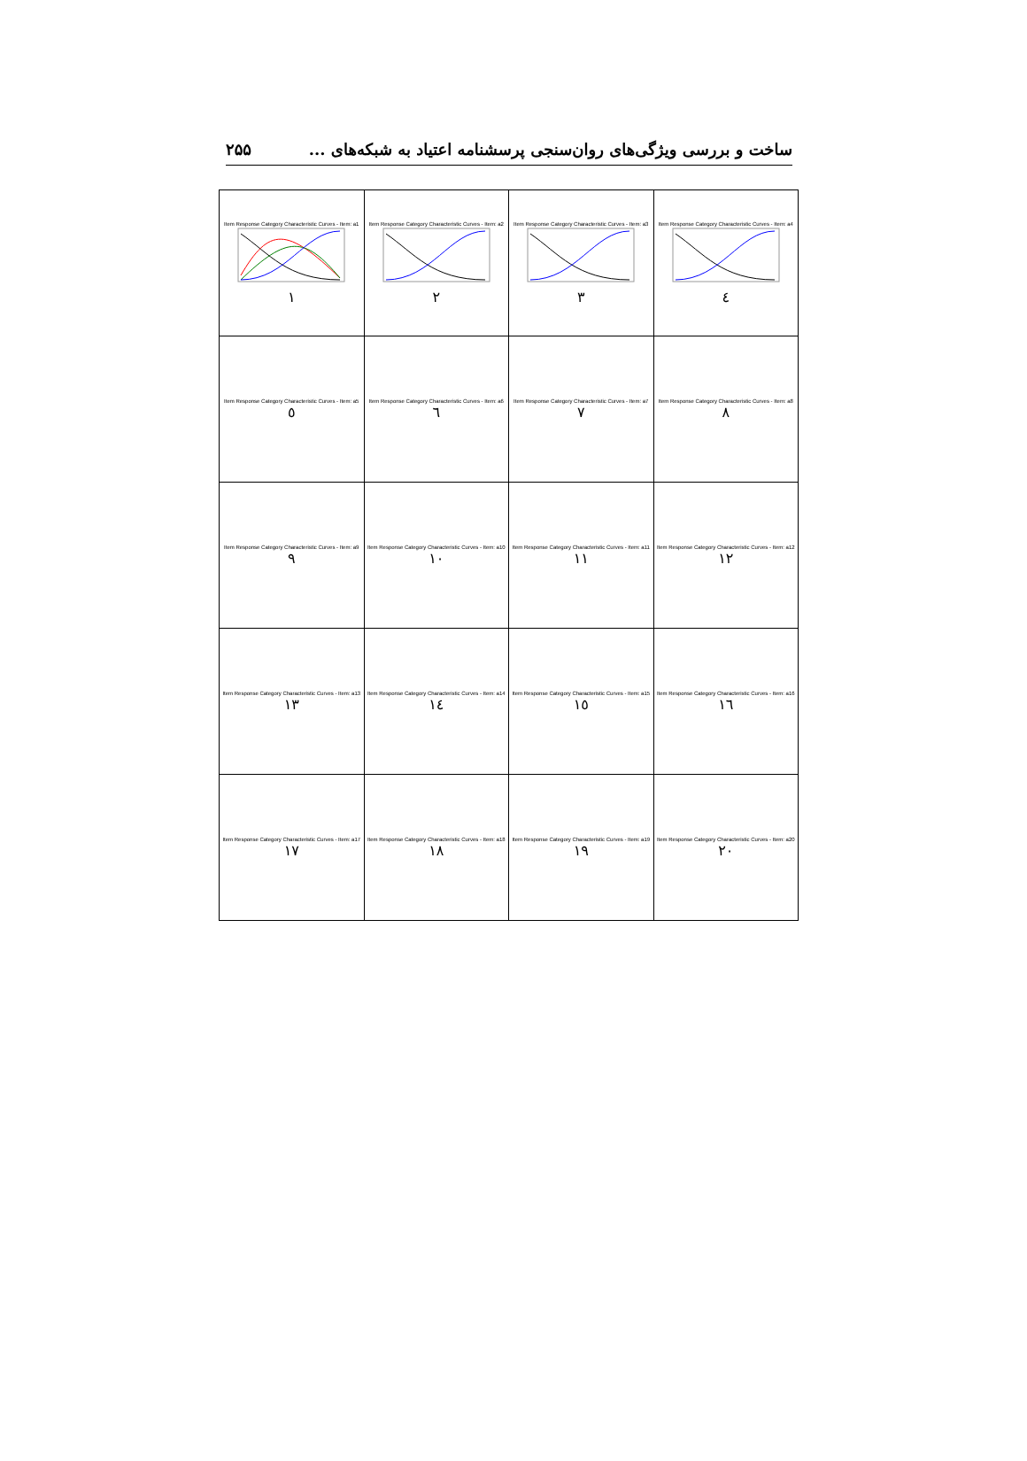ساخت و بررسی ویژگی‌های روان‌سنجی پرسشنامه اعتیاد به شبکه‌های ... ۲۵۵
| Item Response Category Characteristic Curves - Item: a1 ١ | Item Response Category Characteristic Curves - Item: a2 ٢ | Item Response Category Characteristic Curves - Item: a3 ٣ | Item Response Category Characteristic Curves - Item: a4 ٤ |
| Item Response Category Characteristic Curves - Item: a5 ٥ | Item Response Category Characteristic Curves - Item: a6 ٦ | Item Response Category Characteristic Curves - Item: a7 ٧ | Item Response Category Characteristic Curves - Item: a8 ٨ |
| Item Response Category Characteristic Curves - Item: a9 ٩ | Item Response Category Characteristic Curves - Item: a10 ١٠ | Item Response Category Characteristic Curves - Item: a11 ١١ | Item Response Category Characteristic Curves - Item: a12 ١٢ |
| Item Response Category Characteristic Curves - Item: a13 ١٣ | Item Response Category Characteristic Curves - Item: a14 ١٤ | Item Response Category Characteristic Curves - Item: a15 ١٥ | Item Response Category Characteristic Curves - Item: a16 ١٦ |
| Item Response Category Characteristic Curves - Item: a17 ١٧ | Item Response Category Characteristic Curves - Item: a18 ١٨ | Item Response Category Characteristic Curves - Item: a19 ١٩ | Item Response Category Characteristic Curves - Item: a20 ٢٠ |